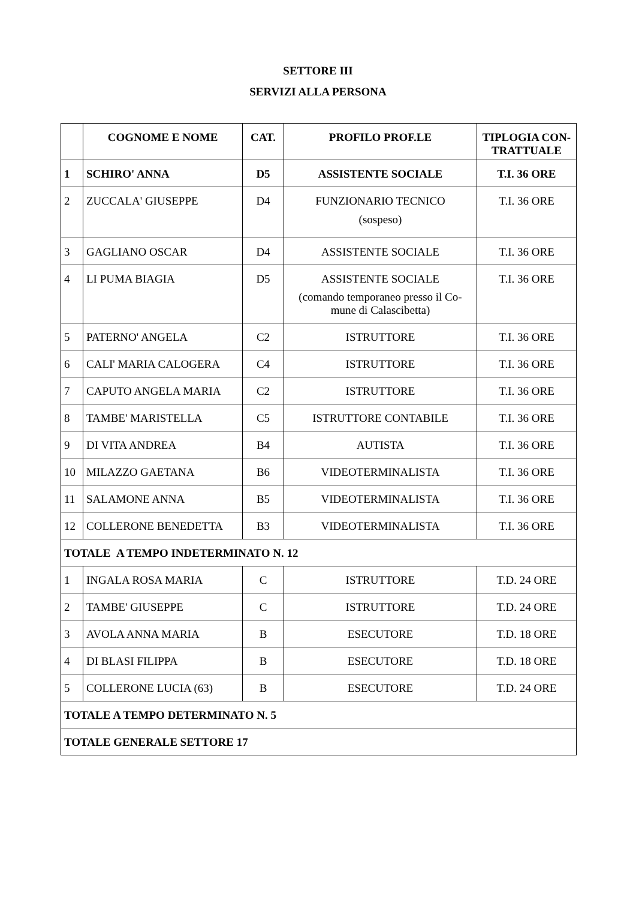SETTORE III
SERVIZI ALLA PERSONA
| | COGNOME E NOME | CAT. | PROFILO PROF.LE | TIPLOGIA CON-TRATTUALE |
| --- | --- | --- | --- | --- |
| 1 | SCHIRO' ANNA | D5 | ASSISTENTE SOCIALE | T.I. 36 ORE |
| 2 | ZUCCALA' GIUSEPPE | D4 | FUNZIONARIO TECNICO (sospeso) | T.I. 36 ORE |
| 3 | GAGLIANO OSCAR | D4 | ASSISTENTE SOCIALE | T.I. 36 ORE |
| 4 | LI PUMA BIAGIA | D5 | ASSISTENTE SOCIALE (comando temporaneo presso il Co-mune di Calascibetta) | T.I. 36 ORE |
| 5 | PATERNO' ANGELA | C2 | ISTRUTTORE | T.I. 36 ORE |
| 6 | CALI' MARIA CALOGERA | C4 | ISTRUTTORE | T.I. 36 ORE |
| 7 | CAPUTO ANGELA MARIA | C2 | ISTRUTTORE | T.I. 36 ORE |
| 8 | TAMBE' MARISTELLA | C5 | ISTRUTTORE CONTABILE | T.I. 36 ORE |
| 9 | DI VITA ANDREA | B4 | AUTISTA | T.I. 36 ORE |
| 10 | MILAZZO GAETANA | B6 | VIDEOTERMINALISTA | T.I. 36 ORE |
| 11 | SALAMONE ANNA | B5 | VIDEOTERMINALISTA | T.I. 36 ORE |
| 12 | COLLERONE BENEDETTA | B3 | VIDEOTERMINALISTA | T.I. 36 ORE |
| TOTALE A TEMPO INDETERMINATO N. 12 | | | | |
| 1 | INGALA ROSA MARIA | C | ISTRUTTORE | T.D. 24 ORE |
| 2 | TAMBE' GIUSEPPE | C | ISTRUTTORE | T.D. 24 ORE |
| 3 | AVOLA ANNA MARIA | B | ESECUTORE | T.D. 18 ORE |
| 4 | DI BLASI FILIPPA | B | ESECUTORE | T.D. 18 ORE |
| 5 | COLLERONE LUCIA (63) | B | ESECUTORE | T.D. 24 ORE |
| TOTALE A TEMPO DETERMINATO N. 5 | | | | |
| TOTALE GENERALE SETTORE 17 | | | | |